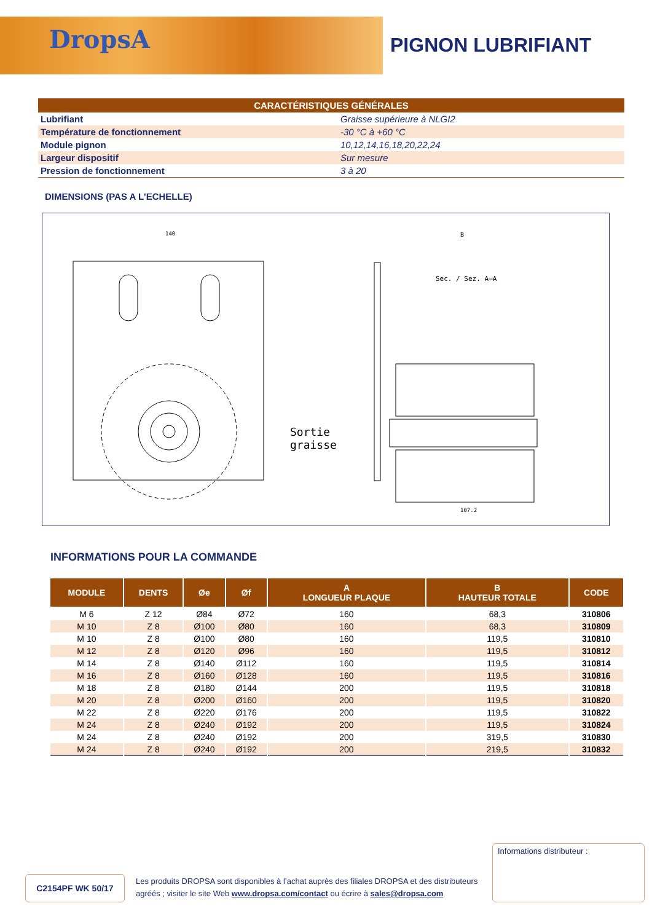DropsA
PIGNON LUBRIFIANT
| CARACTÉRISTIQUES GÉNÉRALES | |
| --- | --- |
| Lubrifiant | Graisse supérieure à NLGI2 |
| Température de fonctionnement | -30 °C à +60 °C |
| Module pignon | 10,12,14,16,18,20,22,24 |
| Largeur dispositif | Sur mesure |
| Pression de fonctionnement | 3 à 20 |
DIMENSIONS (PAS A L'ECHELLE)
Sec. / Sez. A–A
140
B
107.2
Sortie
graisse
INFORMATIONS POUR LA COMMANDE
| MODULE | DENTS | Øe | Øf | A LONGUEUR PLAQUE | B HAUTEUR TOTALE | CODE |
| --- | --- | --- | --- | --- | --- | --- |
| M 6 | Z 12 | Ø84 | Ø72 | 160 | 68,3 | 310806 |
| M 10 | Z 8 | Ø100 | Ø80 | 160 | 68,3 | 310809 |
| M 10 | Z 8 | Ø100 | Ø80 | 160 | 119,5 | 310810 |
| M 12 | Z 8 | Ø120 | Ø96 | 160 | 119,5 | 310812 |
| M 14 | Z 8 | Ø140 | Ø112 | 160 | 119,5 | 310814 |
| M 16 | Z 8 | Ø160 | Ø128 | 160 | 119,5 | 310816 |
| M 18 | Z 8 | Ø180 | Ø144 | 200 | 119,5 | 310818 |
| M 20 | Z 8 | Ø200 | Ø160 | 200 | 119,5 | 310820 |
| M 22 | Z 8 | Ø220 | Ø176 | 200 | 119,5 | 310822 |
| M 24 | Z 8 | Ø240 | Ø192 | 200 | 119,5 | 310824 |
| M 24 | Z 8 | Ø240 | Ø192 | 200 | 319,5 | 310830 |
| M 24 | Z 8 | Ø240 | Ø192 | 200 | 219,5 | 310832 |
C2154PF WK 50/17
Les produits DROPSA sont disponibles à l’achat auprès des filiales DROPSA et des distributeurs agréés ; visiter le site Web www.dropsa.com/contact ou écrire à sales@dropsa.com
Informations distributeur :